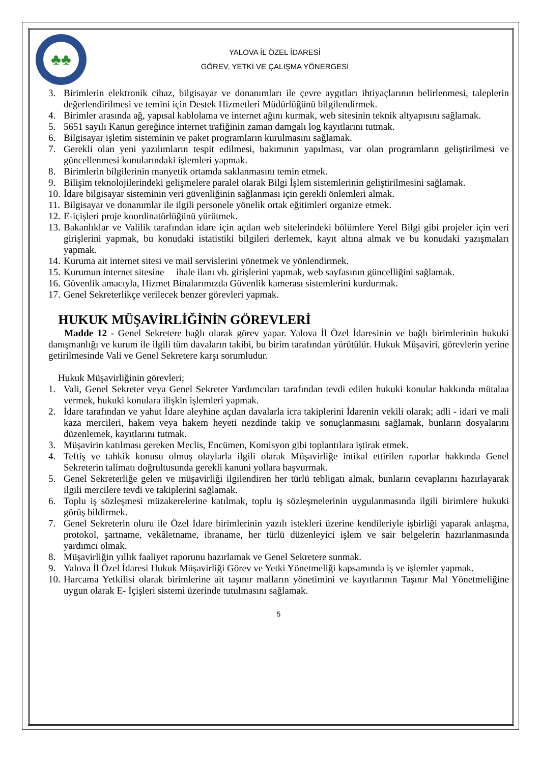♣♣
YALOVA İL ÖZEL İDARESİ
GÖREV, YETKİ VE ÇALIŞMA YÖNERGESİ
3. Birimlerin elektronik cihaz, bilgisayar ve donanımları ile çevre aygıtları ihtiyaçlarının belirlenmesi, taleplerin değerlendirilmesi ve temini için Destek Hizmetleri Müdürlüğünü bilgilendirmek.
4. Birimler arasında ağ, yapısal kablolama ve internet ağını kurmak, web sitesinin teknik altyapısını sağlamak.
5. 5651 sayılı Kanun gereğince internet trafiğinin zaman damgalı log kayıtlarını tutmak.
6. Bilgisayar işletim sisteminin ve paket programların kurulmasını sağlamak.
7. Gerekli olan yeni yazılımların tespit edilmesi, bakımının yapılması, var olan programların geliştirilmesi ve güncellenmesi konularındaki işlemleri yapmak.
8. Birimlerin bilgilerinin manyetik ortamda saklanmasını temin etmek.
9. Bilişim teknolojilerindeki gelişmelere paralel olarak Bilgi İşlem sistemlerinin geliştirilmesini sağlamak.
10. İdare bilgisayar sisteminin veri güvenliğinin sağlanması için gerekli önlemleri almak.
11. Bilgisayar ve donanımlar ile ilgili personele yönelik ortak eğitimleri organize etmek.
12. E-içişleri proje koordinatörlüğünü yürütmek.
13. Bakanlıklar ve Valilik tarafından idare için açılan web sitelerindeki bölümlere Yerel Bilgi gibi projeler için veri girişlerini yapmak, bu konudaki istatistiki bilgileri derlemek, kayıt altına almak ve bu konudaki yazışmaları yapmak.
14. Kuruma ait internet sitesi ve mail servislerini yönetmek ve yönlendirmek.
15. Kurumun internet sitesine ihale ilanı vb. girişlerini yapmak, web sayfasının güncelliğini sağlamak.
16. Güvenlik amacıyla, Hizmet Binalarımızda Güvenlik kamerası sistemlerini kurdurmak.
17. Genel Sekreterlikçe verilecek benzer görevleri yapmak.
HUKUK MÜŞAVİRLİĞİNİN GÖREVLERİ
Madde 12 - Genel Sekretere bağlı olarak görev yapar. Yalova İl Özel İdaresinin ve bağlı birimlerinin hukuki danışmanlığı ve kurum ile ilgili tüm davaların takibi, bu birim tarafından yürütülür. Hukuk Müşaviri, görevlerin yerine getirilmesinde Vali ve Genel Sekretere karşı sorumludur.
Hukuk Müşavirliğinin görevleri;
1. Vali, Genel Sekreter veya Genel Sekreter Yardımcıları tarafından tevdi edilen hukuki konular hakkında mütalaa vermek, hukuki konulara ilişkin işlemleri yapmak.
2. İdare tarafından ve yahut İdare aleyhine açılan davalarla icra takiplerini İdarenin vekili olarak; adli - idari ve mali kaza mercileri, hakem veya hakem heyeti nezdinde takip ve sonuçlanmasını sağlamak, bunların dosyalarını düzenlemek, kayıtlarını tutmak.
3. Müşavirin katılması gereken Meclis, Encümen, Komisyon gibi toplantılara iştirak etmek.
4. Teftiş ve tahkik konusu olmuş olaylarla ilgili olarak Müşavirliğe intikal ettirilen raporlar hakkında Genel Sekreterin talimatı doğrultusunda gerekli kanuni yollara başvurmak.
5. Genel Sekreterliğe gelen ve müşavirliği ilgilendiren her türlü tebligatı almak, bunların cevaplarını hazırlayarak ilgili mercilere tevdi ve takiplerini sağlamak.
6. Toplu iş sözleşmesi müzakerelerine katılmak, toplu iş sözleşmelerinin uygulanmasında ilgili birimlere hukuki görüş bildirmek.
7. Genel Sekreterin oluru ile Özel İdare birimlerinin yazılı istekleri üzerine kendileriyle işbirliği yaparak anlaşma, protokol, şartname, vekâletname, ibraname, her türlü düzenleyici işlem ve sair belgelerin hazırlanmasında yardımcı olmak.
8. Müşavirliğin yıllık faaliyet raporunu hazırlamak ve Genel Sekretere sunmak.
9. Yalova İl Özel İdaresi Hukuk Müşavirliği Görev ve Yetki Yönetmeliği kapsamında iş ve işlemler yapmak.
10. Harcama Yetkilisi olarak birimlerine ait taşınır malların yönetimini ve kayıtlarının Taşınır Mal Yönetmeliğine uygun olarak E- İçişleri sistemi üzerinde tutulmasını sağlamak.
5